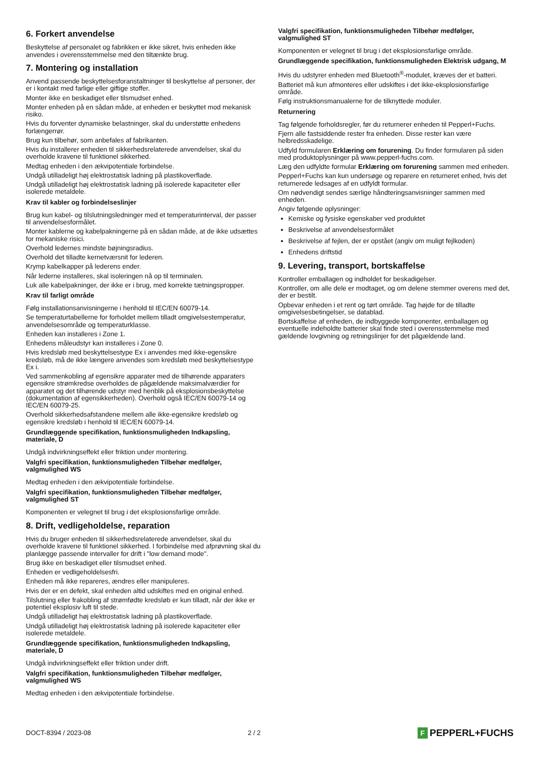6. Forkert anvendelse
Beskyttelse af personalet og fabrikken er ikke sikret, hvis enheden ikke anvendes i overensstemmelse med den tiltænkte brug.
7. Montering og installation
Anvend passende beskyttelsesforanstaltninger til beskyttelse af personer, der er i kontakt med farlige eller giftige stoffer.
Monter ikke en beskadiget eller tilsmudset enhed.
Monter enheden på en sådan måde, at enheden er beskyttet mod mekanisk risiko.
Hvis du forventer dynamiske belastninger, skal du understøtte enhedens forlængerrør.
Brug kun tilbehør, som anbefales af fabrikanten.
Hvis du installerer enheden til sikkerhedsrelaterede anvendelser, skal du overholde kravene til funktionel sikkerhed.
Medtag enheden i den ækvipotentiale forbindelse.
Undgå utilladeligt høj elektrostatisk ladning på plastikoverflade.
Undgå utilladeligt høj elektrostatisk ladning på isolerede kapaciteter eller isolerede metaldele.
Krav til kabler og forbindelseslinjer
Brug kun kabel- og tilslutningsledninger med et temperaturinterval, der passer til anvendelsesformålet.
Monter kablerne og kabelpakningerne på en sådan måde, at de ikke udsættes for mekaniske risici.
Overhold ledernes mindste bøjningsradius.
Overhold det tilladte kernetværsnit for lederen.
Krymp kabelkapper på lederens ender.
Når lederne installeres, skal isoleringen nå op til terminalen.
Luk alle kabelpakninger, der ikke er i brug, med korrekte tætningspropper.
Krav til farligt område
Følg installationsanvisningerne i henhold til IEC/EN 60079-14.
Se temperaturtabellerne for forholdet mellem tilladt omgivelsestemperatur, anvendelsesområde og temperaturklasse.
Enheden kan installeres i Zone 1.
Enhedens måleudstyr kan installeres i Zone 0.
Hvis kredsløb med beskyttelsestype Ex i anvendes med ikke-egensikre kredsløb, må de ikke længere anvendes som kredsløb med beskyttelsestype Ex i.
Ved sammenkobling af egensikre apparater med de tilhørende apparaters egensikre strømkredse overholdes de pågældende maksimalværdier for apparatet og det tilhørende udstyr med henblik på eksplosionsbeskyttelse (dokumentation af egensikkerheden). Overhold også IEC/EN 60079-14 og IEC/EN 60079-25.
Overhold sikkerhedsafstandene mellem alle ikke-egensikre kredsløb og egensikre kredsløb i henhold til IEC/EN 60079-14.
Grundlæggende specifikation, funktionsmuligheden Indkapsling, materiale, D
Undgå indvirkningseffekt eller friktion under montering.
Valgfri specifikation, funktionsmuligheden Tilbehør medfølger, valgmulighed WS
Medtag enheden i den ækvipotentiale forbindelse.
Valgfri specifikation, funktionsmuligheden Tilbehør medfølger, valgmulighed ST
Komponenten er velegnet til brug i det eksplosionsfarlige område.
8. Drift, vedligeholdelse, reparation
Hvis du bruger enheden til sikkerhedsrelaterede anvendelser, skal du overholde kravene til funktionel sikkerhed. I forbindelse med afprøvning skal du planlægge passende intervaller for drift i "low demand mode".
Brug ikke en beskadiget eller tilsmudset enhed.
Enheden er vedligeholdelsesfri.
Enheden må ikke repareres, ændres eller manipuleres.
Hvis der er en defekt, skal enheden altid udskiftes med en original enhed.
Tilslutning eller frakobling af strømfødte kredsløb er kun tilladt, når der ikke er potentiel eksplosiv luft til stede.
Undgå utilladeligt høj elektrostatisk ladning på plastikoverflade.
Undgå utilladeligt høj elektrostatisk ladning på isolerede kapaciteter eller isolerede metaldele.
Grundlæggende specifikation, funktionsmuligheden Indkapsling, materiale, D
Undgå indvirkningseffekt eller friktion under drift.
Valgfri specifikation, funktionsmuligheden Tilbehør medfølger, valgmulighed WS
Medtag enheden i den ækvipotentiale forbindelse.
Valgfri specifikation, funktionsmuligheden Tilbehør medfølger, valgmulighed ST
Komponenten er velegnet til brug i det eksplosionsfarlige område.
Grundlæggende specifikation, funktionsmuligheden Elektrisk udgang, M
Hvis du udstyrer enheden med Bluetooth<sup>®</sup>-modulet, kræves der et batteri.
Batteriet må kun afmonteres eller udskiftes i det ikke-eksplosionsfarlige område.
Følg instruktionsmanualerne for de tilknyttede moduler.
Returnering
Tag følgende forholdsregler, før du returnerer enheden til Pepperl+Fuchs.
Fjern alle fastsiddende rester fra enheden. Disse rester kan være helbredsskadelige.
Udfyld formularen Erklæring om forurening. Du finder formularen på siden med produktoplysninger på www.pepperl-fuchs.com.
Læg den udfyldte formular Erklæring om forurening sammen med enheden.
Pepperl+Fuchs kan kun undersøge og reparere en returneret enhed, hvis det returnerede ledsages af en udfyldt formular.
Om nødvendigt sendes særlige håndteringsanvisninger sammen med enheden.
Angiv følgende oplysninger:
Kemiske og fysiske egenskaber ved produktet
Beskrivelse af anvendelsesformålet
Beskrivelse af fejlen, der er opstået (angiv om muligt fejlkoden)
Enhedens driftstid
9. Levering, transport, bortskaffelse
Kontroller emballagen og indholdet for beskadigelser.
Kontroller, om alle dele er modtaget, og om delene stemmer overens med det, der er bestilt.
Opbevar enheden i et rent og tørt område. Tag højde for de tilladte omgivelsesbetingelser, se datablad.
Bortskaffelse af enheden, de indbyggede komponenter, emballagen og eventuelle indeholdte batterier skal finde sted i overensstemmelse med gældende lovgivning og retningslinjer for det pågældende land.
DOCT-8394 / 2023-08 2 / 2 F PEPPERL+FUCHS